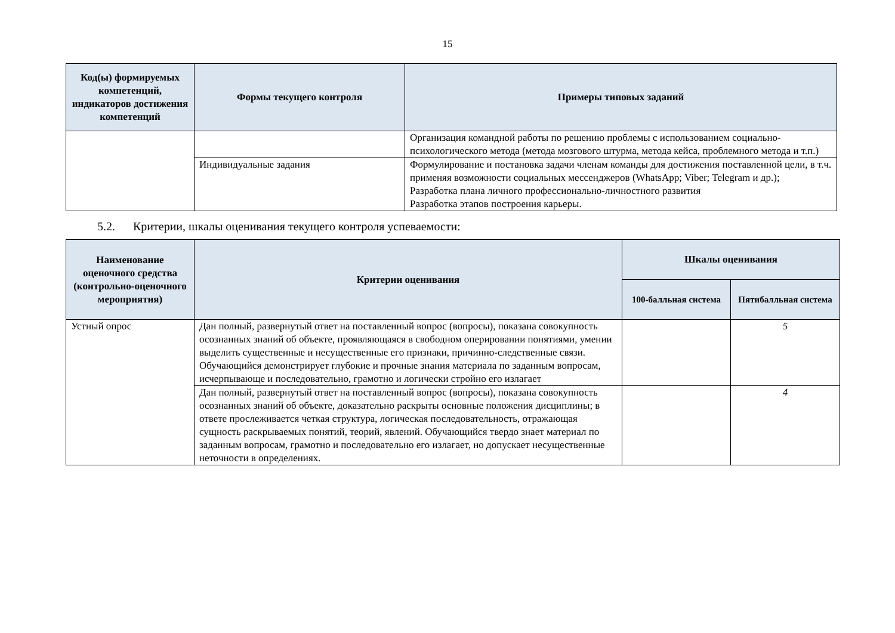15
| Код(ы) формируемых компетенций, индикаторов достижения компетенций | Формы текущего контроля | Примеры типовых заданий |
| --- | --- | --- |
| | | Организация командной работы по решению проблемы с использованием социально-психологического метода (метода мозгового штурма, метода кейса, проблемного метода и т.п.) |
| | Индивидуальные задания | Формулирование и постановка задачи членам команды для достижения поставленной цели, в т.ч. применяя возможности социальных мессенджеров (WhatsApp; Viber; Telegram и др.); Разработка плана личного профессионально-личностного развития Разработка этапов построения карьеры. |
5.2. Критерии, шкалы оценивания текущего контроля успеваемости:
| Наименование оценочного средства (контрольно-оценочного мероприятия) | Критерии оценивания | Шкалы оценивания | |
| --- | --- | --- | --- |
| | | 100-балльная система | Пятибалльная система |
| Устный опрос | Дан полный, развернутый ответ на поставленный вопрос (вопросы), показана совокупность осознанных знаний об объекте, проявляющаяся в свободном оперировании понятиями, умении выделить существенные и несущественные его признаки, причинно-следственные связи. Обучающийся демонстрирует глубокие и прочные знания материала по заданным вопросам, исчерпывающе и последовательно, грамотно и логически стройно его излагает | | 5 |
| | Дан полный, развернутый ответ на поставленный вопрос (вопросы), показана совокупность осознанных знаний об объекте, доказательно раскрыты основные положения дисциплины; в ответе прослеживается четкая структура, логическая последовательность, отражающая сущность раскрываемых понятий, теорий, явлений. Обучающийся твердо знает материал по заданным вопросам, грамотно и последовательно его излагает, но допускает несущественные неточности в определениях. | | 4 |